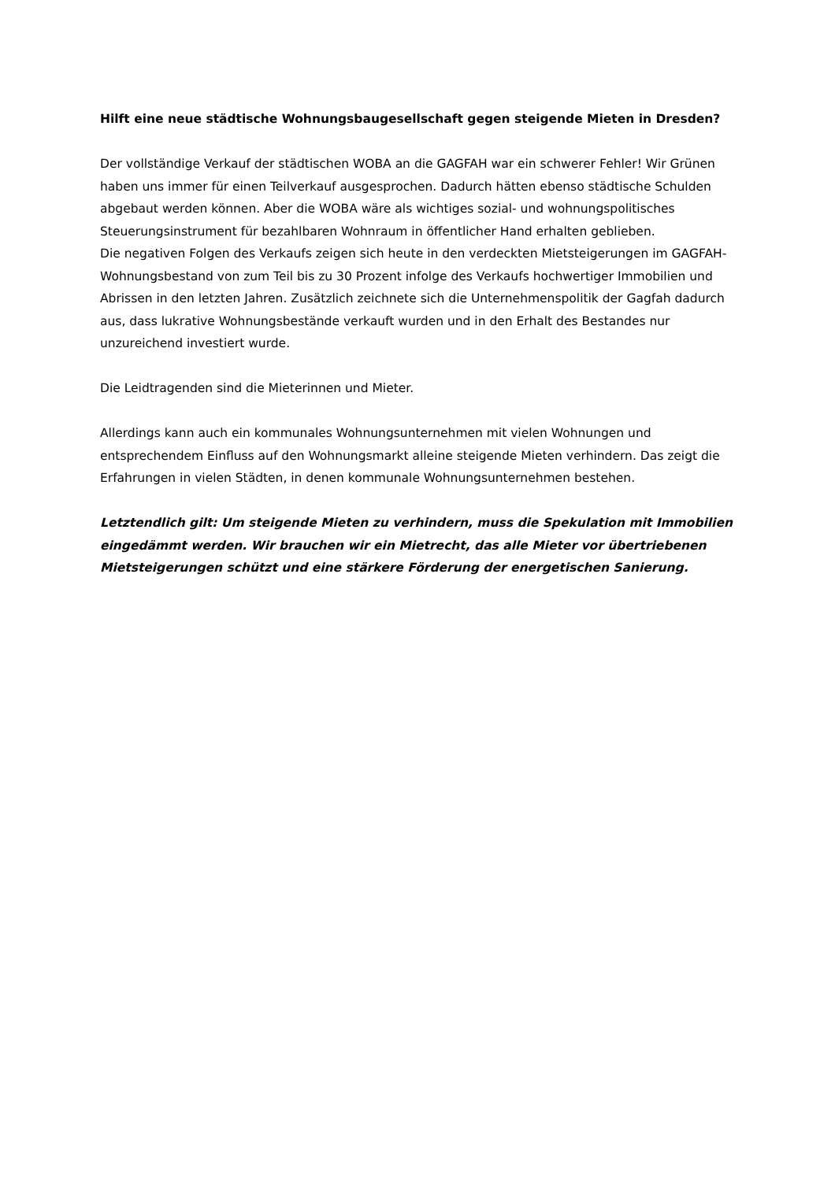Hilft eine neue städtische Wohnungsbaugesellschaft gegen steigende Mieten in Dresden?
Der vollständige Verkauf der städtischen WOBA an die GAGFAH war ein schwerer Fehler! Wir Grünen haben uns immer für einen Teilverkauf ausgesprochen. Dadurch hätten ebenso städtische Schulden abgebaut werden können. Aber die WOBA wäre als wichtiges sozial- und wohnungspolitisches Steuerungsinstrument für bezahlbaren Wohnraum in öffentlicher Hand erhalten geblieben.
Die negativen Folgen des Verkaufs zeigen sich heute in den verdeckten Mietsteigerungen im GAGFAH-Wohnungsbestand von zum Teil bis zu 30 Prozent infolge des Verkaufs hochwertiger Immobilien und Abrissen in den letzten Jahren. Zusätzlich zeichnete sich die Unternehmenspolitik der Gagfah dadurch aus, dass lukrative Wohnungsbestände verkauft wurden und in den Erhalt des Bestandes nur unzureichend investiert wurde.
Die Leidtragenden sind die Mieterinnen und Mieter.
Allerdings kann auch ein kommunales Wohnungsunternehmen mit vielen Wohnungen und entsprechendem Einfluss auf den Wohnungsmarkt alleine steigende Mieten verhindern. Das zeigt die Erfahrungen in vielen Städten, in denen kommunale Wohnungsunternehmen bestehen.
Letztendlich gilt: Um steigende Mieten zu verhindern, muss die Spekulation mit Immobilien eingedämmt werden. Wir brauchen wir ein Mietrecht, das alle Mieter vor übertriebenen Mietsteigerungen schützt und eine stärkere Förderung der energetischen Sanierung.